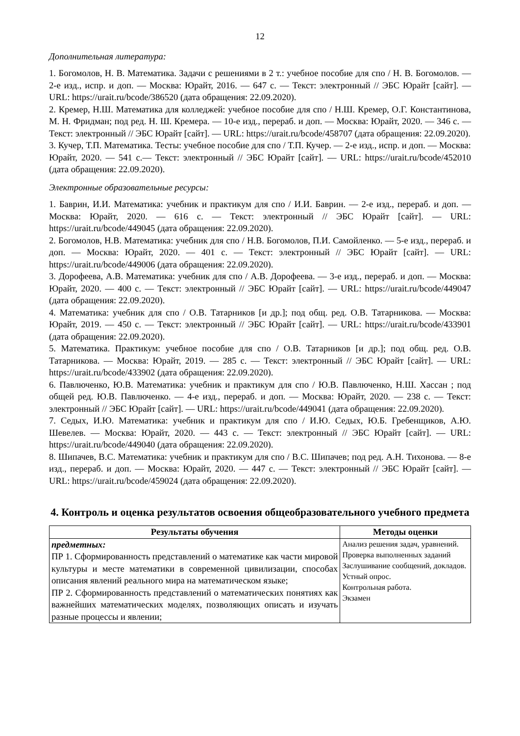12
Дополнительная литература:
1. Богомолов, Н. В. Математика. Задачи с решениями в 2 т.: учебное пособие для спо / Н. В. Богомолов. — 2-е изд., испр. и доп. — Москва: Юрайт, 2016. — 647 с. — Текст: электронный // ЭБС Юрайт [сайт]. — URL: https://urait.ru/bcode/386520 (дата обращения: 22.09.2020).
2. Кремер, Н.Ш. Математика для колледжей: учебное пособие для спо / Н.Ш. Кремер, О.Г. Константинова, М. Н. Фридман; под ред. Н. Ш. Кремера. — 10-е изд., перераб. и доп. — Москва: Юрайт, 2020. — 346 с. — Текст: электронный // ЭБС Юрайт [сайт]. — URL: https://urait.ru/bcode/458707 (дата обращения: 22.09.2020).
3. Кучер, Т.П. Математика. Тесты: учебное пособие для спо / Т.П. Кучер. — 2-е изд., испр. и доп. — Москва: Юрайт, 2020. — 541 с.— Текст: электронный // ЭБС Юрайт [сайт]. — URL: https://urait.ru/bcode/452010 (дата обращения: 22.09.2020).
Электронные образовательные ресурсы:
1. Баврин, И.И. Математика: учебник и практикум для спо / И.И. Баврин. — 2-е изд., перераб. и доп. — Москва: Юрайт, 2020. — 616 с. — Текст: электронный // ЭБС Юрайт [сайт]. — URL: https://urait.ru/bcode/449045 (дата обращения: 22.09.2020).
2. Богомолов, Н.В. Математика: учебник для спо / Н.В. Богомолов, П.И. Самойленко. — 5-е изд., перераб. и доп. — Москва: Юрайт, 2020. — 401 с. — Текст: электронный // ЭБС Юрайт [сайт]. — URL: https://urait.ru/bcode/449006 (дата обращения: 22.09.2020).
3. Дорофеева, А.В. Математика: учебник для спо / А.В. Дорофеева. — 3-е изд., перераб. и доп. — Москва: Юрайт, 2020. — 400 с. — Текст: электронный // ЭБС Юрайт [сайт]. — URL: https://urait.ru/bcode/449047 (дата обращения: 22.09.2020).
4. Математика: учебник для спо / О.В. Татарников [и др.]; под общ. ред. О.В. Татарникова. — Москва: Юрайт, 2019. — 450 с. — Текст: электронный // ЭБС Юрайт [сайт]. — URL: https://urait.ru/bcode/433901 (дата обращения: 22.09.2020).
5. Математика. Практикум: учебное пособие для спо / О.В. Татарников [и др.]; под общ. ред. О.В. Татарникова. — Москва: Юрайт, 2019. — 285 с. — Текст: электронный // ЭБС Юрайт [сайт]. — URL: https://urait.ru/bcode/433902 (дата обращения: 22.09.2020).
6. Павлюченко, Ю.В. Математика: учебник и практикум для спо / Ю.В. Павлюченко, Н.Ш. Хассан ; под общей ред. Ю.В. Павлюченко. — 4-е изд., перераб. и доп. — Москва: Юрайт, 2020. — 238 с. — Текст: электронный // ЭБС Юрайт [сайт]. — URL: https://urait.ru/bcode/449041 (дата обращения: 22.09.2020).
7. Седых, И.Ю. Математика: учебник и практикум для спо / И.Ю. Седых, Ю.Б. Гребенщиков, А.Ю. Шевелев. — Москва: Юрайт, 2020. — 443 с. — Текст: электронный // ЭБС Юрайт [сайт]. — URL: https://urait.ru/bcode/449040 (дата обращения: 22.09.2020).
8. Шипачев, В.С. Математика: учебник и практикум для спо / В.С. Шипачев; под ред. А.Н. Тихонова. — 8-е изд., перераб. и доп. — Москва: Юрайт, 2020. — 447 с. — Текст: электронный // ЭБС Юрайт [сайт]. — URL: https://urait.ru/bcode/459024 (дата обращения: 22.09.2020).
4. Контроль и оценка результатов освоения общеобразовательного учебного предмета
| Результаты обучения | Методы оценки |
| --- | --- |
| предметных: ПР 1. Сформированность представлений о математике как части мировой культуры и месте математики в современной цивилизации, способах описания явлений реального мира на математическом языке; ПР 2. Сформированность представлений о математических понятиях как важнейших математических моделях, позволяющих описать и изучать разные процессы и явлении; | Анализ решения задач, уравнений. Проверка выполненных заданий Заслушивание сообщений, докладов. Устный опрос. Контрольная работа. Экзамен |